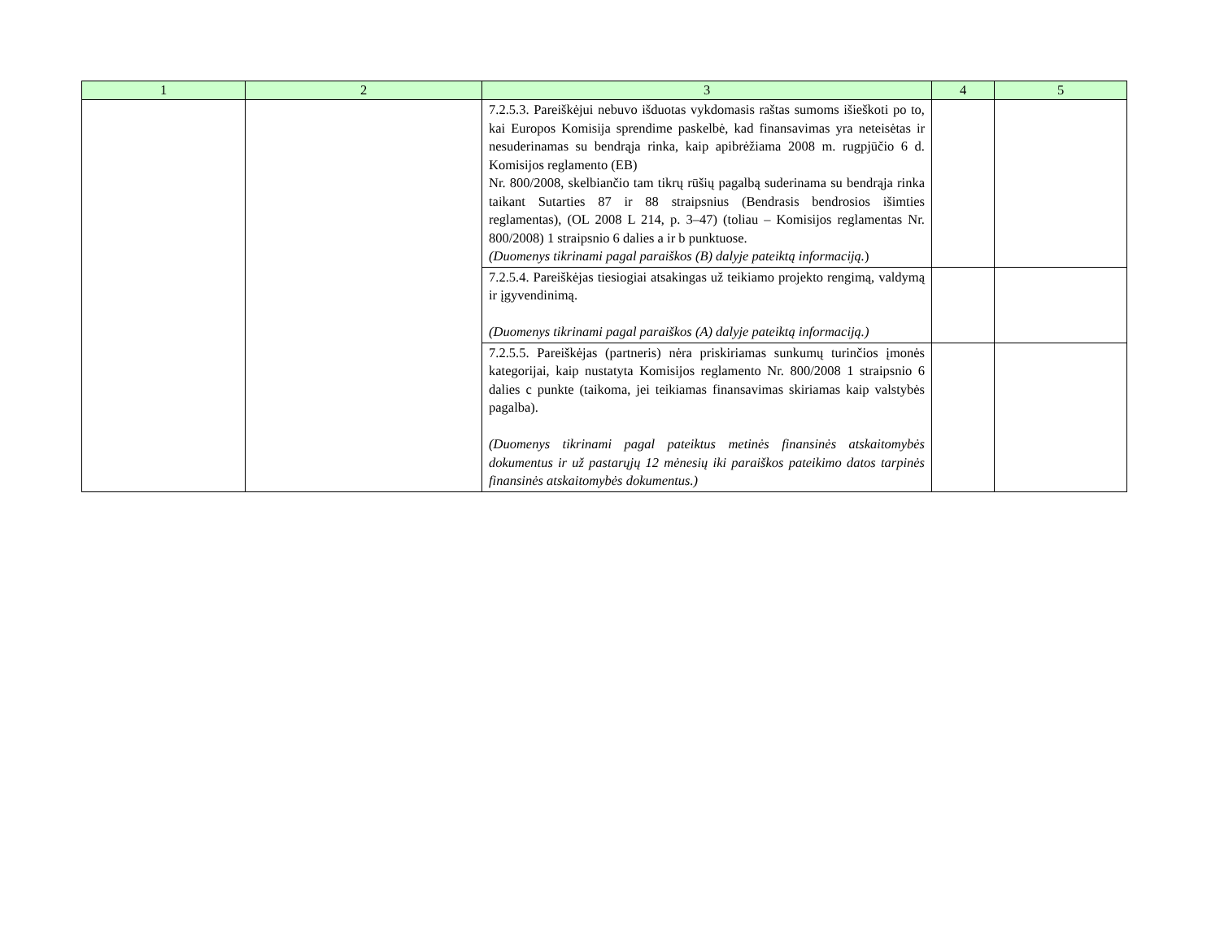| 1 | 2 | 3 | 4 | 5 |
| --- | --- | --- | --- | --- |
| | | 7.2.5.3. Pareiškėjui nebuvo išduotas vykdomasis raštas sumoms išieškoti po to, kai Europos Komisija sprendime paskelbė, kad finansavimas yra neteisėtas ir nesuderinamas su bendrąja rinka, kaip apibrėžiama 2008 m. rugpjūčio 6 d. Komisijos reglamento (EB) Nr. 800/2008, skelbiančio tam tikrų rūšių pagalbą suderinama su bendrąja rinka taikant Sutarties 87 ir 88 straipsnius (Bendrasis bendrosios išimties reglamentas), (OL 2008 L 214, p. 3–47) (toliau – Komisijos reglamentas Nr. 800/2008) 1 straipsnio 6 dalies a ir b punktuose. (Duomenys tikrinami pagal paraiškos (B) dalyje pateiktą informaciją. ) | | |
| | | 7.2.5.4. Pareiškėjas tiesiogiai atsakingas už teikiamo projekto rengimą, valdymą ir įgyvendinimą. (Duomenys tikrinami pagal paraiškos (A) dalyje pateiktą informaciją.) | | |
| | | 7.2.5.5. Pareiškėjas (partneris) nėra priskiriamas sunkumų turinčios įmonės kategorijai, kaip nustatyta Komisijos reglamento Nr. 800/2008 1 straipsnio 6 dalies c punkte (taikoma, jei teikiamas finansavimas skiriamas kaip valstybės pagalba). (Duomenys tikrinami pagal pateiktus metinės finansinės atskaitomybės dokumentus ir už pastarųjų 12 mėnesių iki paraiškos pateikimo datos tarpinės finansinės atskaitomybės dokumentus.) | | |